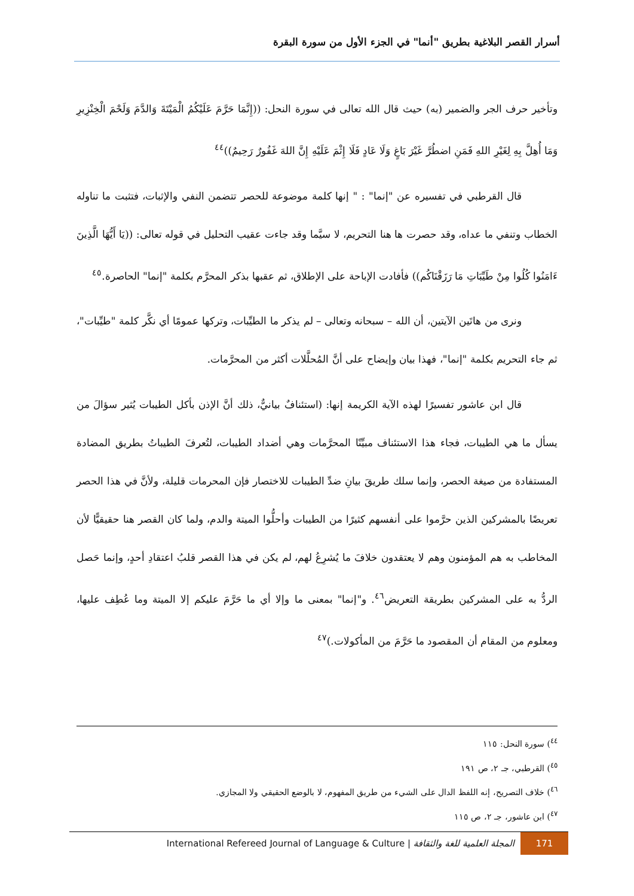أسرار القصر البلاغية بطريق "أنما" في الجزء الأول من سورة البقرة
وتأخير حرف الجر والضمير (به) حيث قال الله تعالى في سورة النحل: ((إِنَّمَا حَرَّمَ عَلَيْكُمُ الْمَيْتَةَ وَالدَّمَ وَلَحْمَ الْخِنْزِيرِ وَمَا أُهِلَّ بِهِ لِغَيْرِ اللهِ فَمَنِ اضطُرَّ غَيْرَ بَاغٍ وَلَا عَادٍ فَلَا إِثْمَ عَلَيْهِ إِنَّ اللهَ غَفُورٌ رَحِيمٌ))<sup>٤٤</sup>
قال القرطبي في تفسيره عن "إنما" : " إنها كلمة موضوعة للحصر تتضمن النفي والإثبات، فتثبت ما تناوله الخطاب وتنفي ما عداه، وقد حصرت ها هنا التحريم، لا سيَّما وقد جاءت عقيب التحليل في قوله تعالى: ((يَا أَيُّهَا الَّذِينَ ءَامَنُوا كُلُوا مِنْ طَيِّبَاتِ مَا رَزَقْنَاكُم)) فأفادت الإباحة على الإطلاق، ثم عقبها بذكر المحرَّم بكلمة "إنما" الحاصرة.<sup>٤٥</sup>
ونرى من هاتَين الآيتين، أن الله – سبحانه وتعالى – لم يذكر ما الطيِّبات، وتركها عمومًا أي نكَّر كلمة "طيِّبات"، ثم جاء التحريم بكلمة "إنما"، فهذا بيان وإيضاح على أنَّ المُحلَّلات أكثر من المحرَّمات.
قال ابن عاشور تفسيرًا لهذه الآية الكريمة إنها: (استئنافٌ بيانيٌّ، ذلك أنَّ الإذن بأكل الطيبات يُثير سؤالَ من يسأل ما هي الطيبات، فجاء هذا الاستئناف مبيِّنًا المحرَّمات وهي أضداد الطيبات، لتُعرفَ الطيباتُ بطريق المضادة المستفادة من صيغة الحصر، وإنما سلك طريقَ بيانِ ضدِّ الطيبات للاختصار فإن المحرمات قليلة، ولأنَّ في هذا الحصر تعريضًا بالمشركين الذين حرَّموا على أنفسهم كثيرًا من الطيبات وأحلُّوا الميتة والدم، ولما كان القصر هنا حقيقيًّا لأن المخاطب به هم المؤمنون وهم لا يعتقدون خلافَ ما يُشرِعُ لهم، لم يكن في هذا القصر قلبُ اعتقادِ أحدٍ، وإنما حَصل الردُّ به على المشركين بطريقة التعريض<sup>٤٦</sup>. و"إنما" بمعنى ما وإلا أي ما حَرَّمَ عليكم إلا الميتة وما عُطِف عليها، ومعلوم من المقام أن المقصود ما حَرَّمَ من المأكولات.)<sup>٤٧</sup>
<sup>٤٤</sup>) سورة النحل: ١١٥
<sup>٤٥</sup>) القرطبي، جـ ٢، ص ١٩١
<sup>٤٦</sup>) خلاف التصريح، إنه اللفظ الدال على الشيء من طريق المفهوم، لا بالوضع الحقيقي ولا المجازي.
<sup>٤٧</sup>) ابن عاشور، جـ ٢، ص ١١٥
International Refereed Journal of Language & Culture | المجلة العلمية للغة والثقافة 171